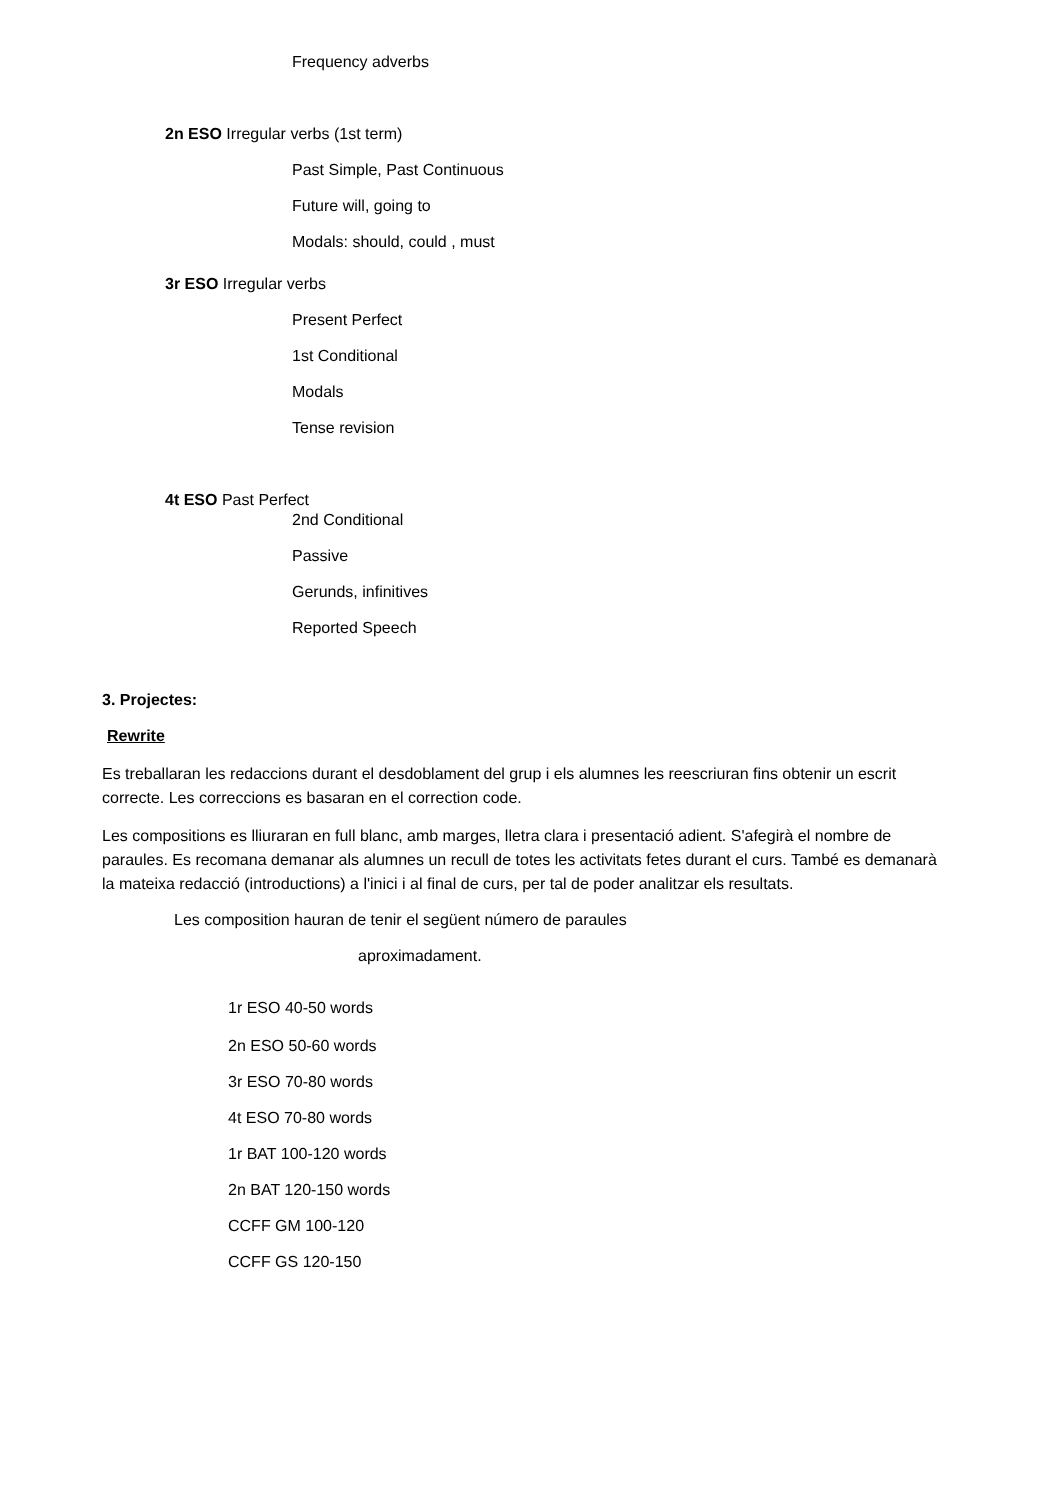Frequency adverbs
2n ESO Irregular verbs (1st term)
Past Simple, Past Continuous
Future will, going to
Modals: should, could , must
3r ESO Irregular verbs
Present Perfect
1st Conditional
Modals
Tense revision
4t ESO Past Perfect
2nd Conditional
Passive
Gerunds, infinitives
Reported Speech
3. Projectes:
Rewrite
Es treballaran les redaccions durant el desdoblament del grup i els alumnes les reescriuran fins obtenir un escrit correcte. Les correccions es basaran en el correction code.
Les compositions es lliuraran en full blanc, amb marges, lletra clara i presentació adient. S'afegirà el nombre de paraules. Es recomana demanar als alumnes un recull de totes les activitats fetes durant el curs. També es demanarà la mateixa redacció (introductions) a l'inici i al final de curs, per tal de poder analitzar els resultats.
Les composition hauran de tenir el següent número de paraules
aproximadament.
1r ESO 40-50 words
2n ESO 50-60 words
3r ESO 70-80 words
4t ESO 70-80 words
1r BAT 100-120 words
2n BAT 120-150 words
CCFF GM 100-120
CCFF GS 120-150